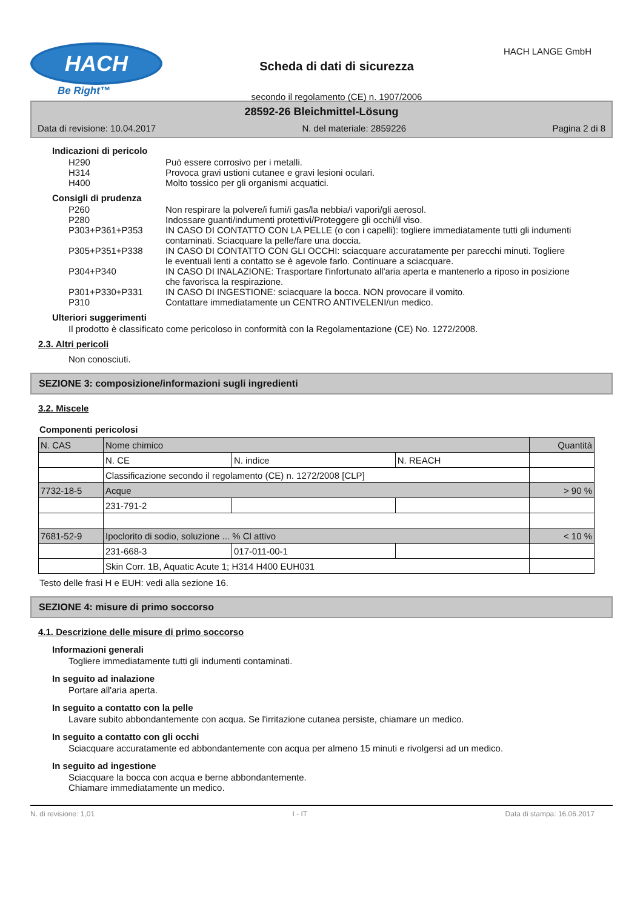HACH
Be Right™
Scheda di dati di sicurezza
secondo il regolamento (CE) n. 1907/2006
HACH LANGE GmbH
28592-26 Bleichmittel-Lösung
Data di revisione: 10.04.2017 N. del materiale: 2859226 Pagina 2 di 8
Indicazioni di pericolo
H290 Può essere corrosivo per i metalli.
H314 Provoca gravi ustioni cutanee e gravi lesioni oculari.
H400 Molto tossico per gli organismi acquatici.
Consigli di prudenza
P260 Non respirare la polvere/i fumi/i gas/la nebbia/i vapori/gli aerosol.
P280 Indossare guanti/indumenti protettivi/Proteggere gli occhi/il viso.
P303+P361+P353 IN CASO DI CONTATTO CON LA PELLE (o con i capelli): togliere immediatamente tutti gli indumenti contaminati. Sciacquare la pelle/fare una doccia.
P305+P351+P338 IN CASO DI CONTATTO CON GLI OCCHI: sciacquare accuratamente per parecchi minuti. Togliere le eventuali lenti a contatto se è agevole farlo. Continuare a sciacquare.
P304+P340 IN CASO DI INALAZIONE: Trasportare l'infortunato all'aria aperta e mantenerlo a riposo in posizione che favorisca la respirazione.
P301+P330+P331 IN CASO DI INGESTIONE: sciacquare la bocca. NON provocare il vomito.
P310 Contattare immediatamente un CENTRO ANTIVELENI/un medico.
Ulteriori suggerimenti
Il prodotto è classificato come pericoloso in conformità con la Regolamentazione (CE) No. 1272/2008.
2.3. Altri pericoli
Non conosciuti.
SEZIONE 3: composizione/informazioni sugli ingredienti
3.2. Miscele
Componenti pericolosi
| N. CAS | Nome chimico | | | Quantità |
| | N. CE | N. indice | N. REACH | |
| | Classificazione secondo il regolamento (CE) n. 1272/2008 [CLP] | | | |
| 7732-18-5 | Acque | | | > 90 % |
| | 231-791-2 | | | |
| 7681-52-9 | Ipoclorito di sodio, soluzione ... % Cl attivo | | | < 10 % |
| | 231-668-3 | 017-011-00-1 | | |
| | Skin Corr. 1B, Aquatic Acute 1; H314 H400 EUH031 | | | |
Testo delle frasi H e EUH: vedi alla sezione 16.
SEZIONE 4: misure di primo soccorso
4.1. Descrizione delle misure di primo soccorso
Informazioni generali
Togliere immediatamente tutti gli indumenti contaminati.
In seguito ad inalazione
Portare all'aria aperta.
In seguito a contatto con la pelle
Lavare subito abbondantemente con acqua. Se l'irritazione cutanea persiste, chiamare un medico.
In seguito a contatto con gli occhi
Sciacquare accuratamente ed abbondantemente con acqua per almeno 15 minuti e rivolgersi ad un medico.
In seguito ad ingestione
Sciacquare la bocca con acqua e berne abbondantemente.
Chiamare immediatamente un medico.
N. di revisione: 1,01 I - IT Data di stampa: 16.06.2017